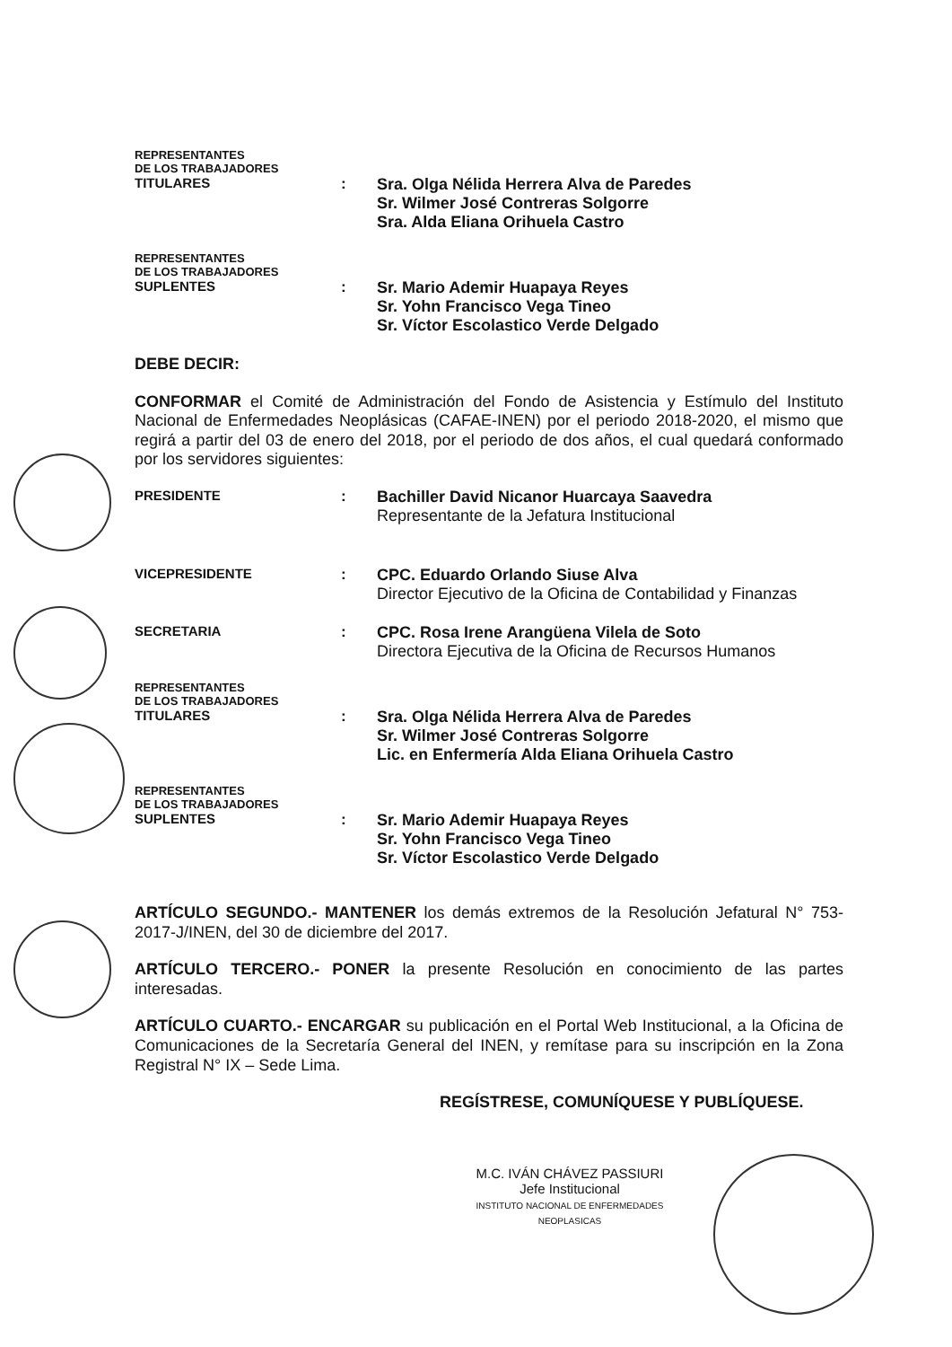REPRESENTANTES
DE LOS TRABAJADORES
TITULARES : Sra. Olga Nélida Herrera Alva de Paredes
Sr. Wilmer José Contreras Solgorre
Sra. Alda Eliana Orihuela Castro
REPRESENTANTES
DE LOS TRABAJADORES
SUPLENTES : Sr. Mario Ademir Huapaya Reyes
Sr. Yohn Francisco Vega Tineo
Sr. Víctor Escolastico Verde Delgado
DEBE DECIR:
CONFORMAR el Comité de Administración del Fondo de Asistencia y Estímulo del Instituto Nacional de Enfermedades Neoplásicas (CAFAE-INEN) por el periodo 2018-2020, el mismo que regirá a partir del 03 de enero del 2018, por el periodo de dos años, el cual quedará conformado por los servidores siguientes:
PRESIDENTE : Bachiller David Nicanor Huarcaya Saavedra
Representante de la Jefatura Institucional
VICEPRESIDENTE : CPC. Eduardo Orlando Siuse Alva
Director Ejecutivo de la Oficina de Contabilidad y Finanzas
SECRETARIA : CPC. Rosa Irene Arangüena Vilela de Soto
Directora Ejecutiva de la Oficina de Recursos Humanos
REPRESENTANTES
DE LOS TRABAJADORES
TITULARES : Sra. Olga Nélida Herrera Alva de Paredes
Sr. Wilmer José Contreras Solgorre
Lic. en Enfermería Alda Eliana Orihuela Castro
REPRESENTANTES
DE LOS TRABAJADORES
SUPLENTES : Sr. Mario Ademir Huapaya Reyes
Sr. Yohn Francisco Vega Tineo
Sr. Víctor Escolastico Verde Delgado
ARTÍCULO SEGUNDO.- MANTENER los demás extremos de la Resolución Jefatural N° 753-2017-J/INEN, del 30 de diciembre del 2017.
ARTÍCULO TERCERO.- PONER la presente Resolución en conocimiento de las partes interesadas.
ARTÍCULO CUARTO.- ENCARGAR su publicación en el Portal Web Institucional, a la Oficina de Comunicaciones de la Secretaría General del INEN, y remítase para su inscripción en la Zona Registral N° IX – Sede Lima.
REGÍSTRESE, COMUNÍQUESE Y PUBLÍQUESE.
M.C. IVÁN CHÁVEZ PASSIURI
Jefe Institucional
INSTITUTO NACIONAL DE ENFERMEDADES NEOPLASICAS